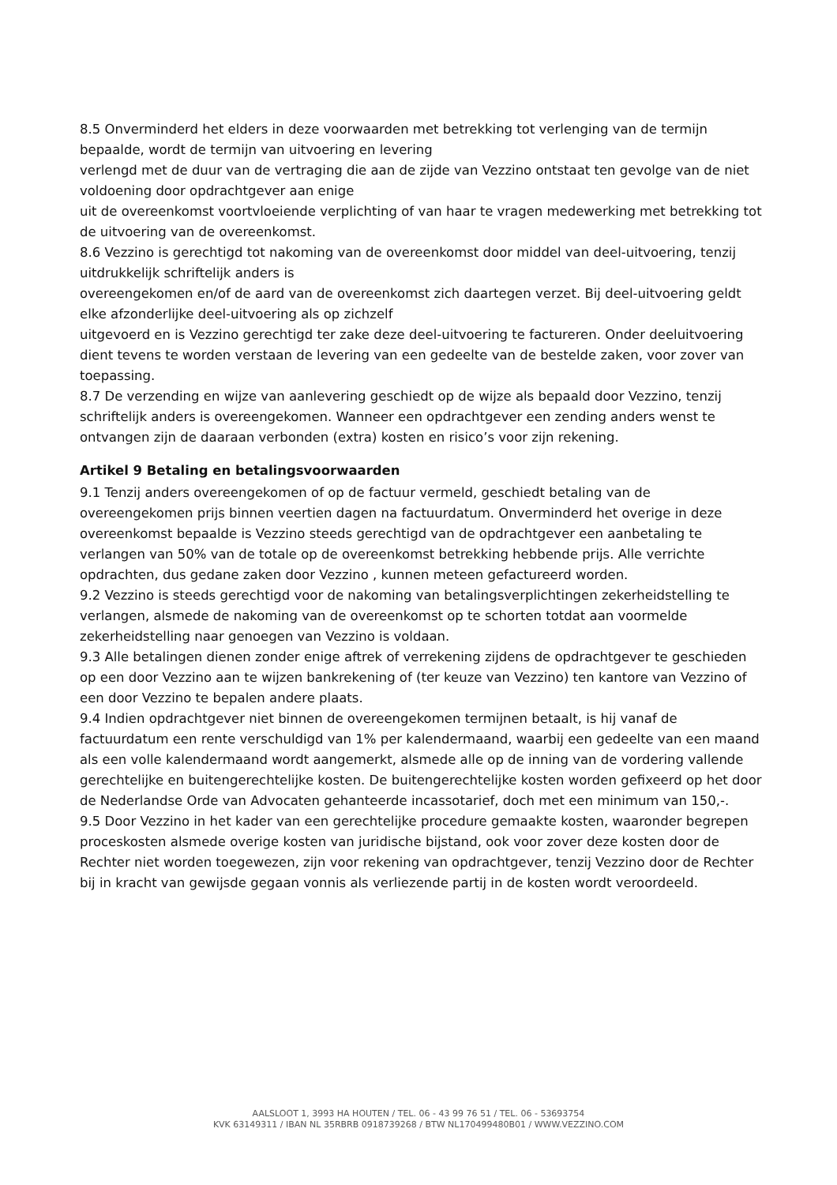8.5 Onverminderd het elders in deze voorwaarden met betrekking tot verlenging van de termijn bepaalde, wordt de termijn van uitvoering en levering
verlengd met de duur van de vertraging die aan de zijde van Vezzino ontstaat ten gevolge van de niet voldoening door opdrachtgever aan enige
uit de overeenkomst voortvloeiende verplichting of van haar te vragen medewerking met betrekking tot de uitvoering van de overeenkomst.
8.6 Vezzino is gerechtigd tot nakoming van de overeenkomst door middel van deel-uitvoering, tenzij uitdrukkelijk schriftelijk anders is
overeengekomen en/of de aard van de overeenkomst zich daartegen verzet. Bij deel-uitvoering geldt elke afzonderlijke deel-uitvoering als op zichzelf
uitgevoerd en is Vezzino gerechtigd ter zake deze deel-uitvoering te factureren. Onder deeluitvoering dient tevens te worden verstaan de levering van een gedeelte van de bestelde zaken, voor zover van toepassing.
8.7 De verzending en wijze van aanlevering geschiedt op de wijze als bepaald door Vezzino, tenzij schriftelijk anders is overeengekomen. Wanneer een opdrachtgever een zending anders wenst te ontvangen zijn de daaraan verbonden (extra) kosten en risico’s voor zijn rekening.
Artikel 9 Betaling en betalingsvoorwaarden
9.1 Tenzij anders overeengekomen of op de factuur vermeld, geschiedt betaling van de overeengekomen prijs binnen veertien dagen na factuurdatum. Onverminderd het overige in deze overeenkomst bepaalde is Vezzino steeds gerechtigd van de opdrachtgever een aanbetaling te verlangen van 50% van de totale op de overeenkomst betrekking hebbende prijs. Alle verrichte opdrachten, dus gedane zaken door Vezzino , kunnen meteen gefactureerd worden.
9.2 Vezzino is steeds gerechtigd voor de nakoming van betalingsverplichtingen zekerheidstelling te verlangen, alsmede de nakoming van de overeenkomst op te schorten totdat aan voormelde zekerheidstelling naar genoegen van Vezzino is voldaan.
9.3 Alle betalingen dienen zonder enige aftrek of verrekening zijdens de opdrachtgever te geschieden op een door Vezzino aan te wijzen bankrekening of (ter keuze van Vezzino) ten kantore van Vezzino of een door Vezzino te bepalen andere plaats.
9.4 Indien opdrachtgever niet binnen de overeengekomen termijnen betaalt, is hij vanaf de factuurdatum een rente verschuldigd van 1% per kalendermaand, waarbij een gedeelte van een maand als een volle kalendermaand wordt aangemerkt, alsmede alle op de inning van de vordering vallende
gerechtelijke en buitengerechtelijke kosten. De buitengerechtelijke kosten worden gefixeerd op het door de Nederlandse Orde van Advocaten gehanteerde incassotarief, doch met een minimum van 150,-.
9.5 Door Vezzino in het kader van een gerechtelijke procedure gemaakte kosten, waaronder begrepen proceskosten alsmede overige kosten van juridische bijstand, ook voor zover deze kosten door de Rechter niet worden toegewezen, zijn voor rekening van opdrachtgever, tenzij Vezzino door de Rechter bij in kracht van gewijsde gegaan vonnis als verliezende partij in de kosten wordt veroordeeld.
AALSLOOT 1, 3993 HA HOUTEN / TEL. 06 - 43 99 76 51 / TEL. 06 - 53693754
KVK 63149311 / IBAN NL 35RBRB 0918739268 / BTW NL170499480B01 / WWW.VEZZINO.COM